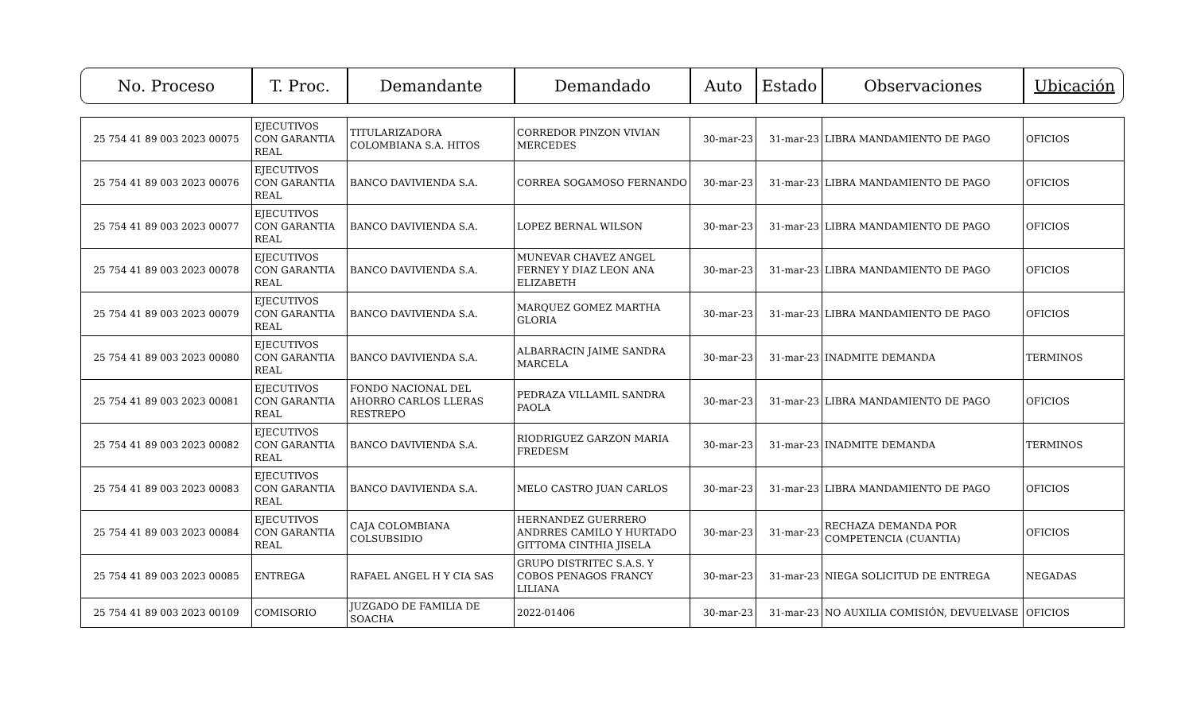| No. Proceso | T. Proc. | Demandante | Demandado | Auto | Estado | Observaciones | Ubicación |
| --- | --- | --- | --- | --- | --- | --- | --- |
| 25 754 41 89 003 2023 00075 | EJECUTIVOS CON GARANTIA REAL | TITULARIZADORA COLOMBIANA S.A. HITOS | CORREDOR PINZON VIVIAN MERCEDES | 30-mar-23 | 31-mar-23 | LIBRA MANDAMIENTO DE PAGO | OFICIOS |
| 25 754 41 89 003 2023 00076 | EJECUTIVOS CON GARANTIA REAL | BANCO DAVIVIENDA S.A. | CORREA SOGAMOSO FERNANDO | 30-mar-23 | 31-mar-23 | LIBRA MANDAMIENTO DE PAGO | OFICIOS |
| 25 754 41 89 003 2023 00077 | EJECUTIVOS CON GARANTIA REAL | BANCO DAVIVIENDA S.A. | LOPEZ BERNAL WILSON | 30-mar-23 | 31-mar-23 | LIBRA MANDAMIENTO DE PAGO | OFICIOS |
| 25 754 41 89 003 2023 00078 | EJECUTIVOS CON GARANTIA REAL | BANCO DAVIVIENDA S.A. | MUNEVAR CHAVEZ ANGEL FERNEY Y DIAZ LEON ANA ELIZABETH | 30-mar-23 | 31-mar-23 | LIBRA MANDAMIENTO DE PAGO | OFICIOS |
| 25 754 41 89 003 2023 00079 | EJECUTIVOS CON GARANTIA REAL | BANCO DAVIVIENDA S.A. | MARQUEZ GOMEZ MARTHA GLORIA | 30-mar-23 | 31-mar-23 | LIBRA MANDAMIENTO DE PAGO | OFICIOS |
| 25 754 41 89 003 2023 00080 | EJECUTIVOS CON GARANTIA REAL | BANCO DAVIVIENDA S.A. | ALBARRACIN JAIME SANDRA MARCELA | 30-mar-23 | 31-mar-23 | INADMITE DEMANDA | TERMINOS |
| 25 754 41 89 003 2023 00081 | EJECUTIVOS CON GARANTIA REAL | FONDO NACIONAL DEL AHORRO CARLOS LLERAS RESTREPO | PEDRAZA VILLAMIL SANDRA PAOLA | 30-mar-23 | 31-mar-23 | LIBRA MANDAMIENTO DE PAGO | OFICIOS |
| 25 754 41 89 003 2023 00082 | EJECUTIVOS CON GARANTIA REAL | BANCO DAVIVIENDA S.A. | RIODRIGUEZ GARZON MARIA FREDESM | 30-mar-23 | 31-mar-23 | INADMITE DEMANDA | TERMINOS |
| 25 754 41 89 003 2023 00083 | EJECUTIVOS CON GARANTIA REAL | BANCO DAVIVIENDA S.A. | MELO CASTRO JUAN CARLOS | 30-mar-23 | 31-mar-23 | LIBRA MANDAMIENTO DE PAGO | OFICIOS |
| 25 754 41 89 003 2023 00084 | EJECUTIVOS CON GARANTIA REAL | CAJA COLOMBIANA COLSUBSIDIO | HERNANDEZ GUERRERO ANDRRES CAMILO Y HURTADO GITTOMA CINTHIA JISELA | 30-mar-23 | 31-mar-23 | RECHAZA DEMANDA POR COMPETENCIA (CUANTIA) | OFICIOS |
| 25 754 41 89 003 2023 00085 | ENTREGA | RAFAEL ANGEL H Y CIA SAS | GRUPO DISTRITEC S.A.S. Y COBOS PENAGOS FRANCY LILIANA | 30-mar-23 | 31-mar-23 | NIEGA SOLICITUD DE ENTREGA | NEGADAS |
| 25 754 41 89 003 2023 00109 | COMISORIO | JUZGADO DE FAMILIA DE SOACHA | 2022-01406 | 30-mar-23 | 31-mar-23 | NO AUXILIA COMISIÓN, DEVUELVASE | OFICIOS |